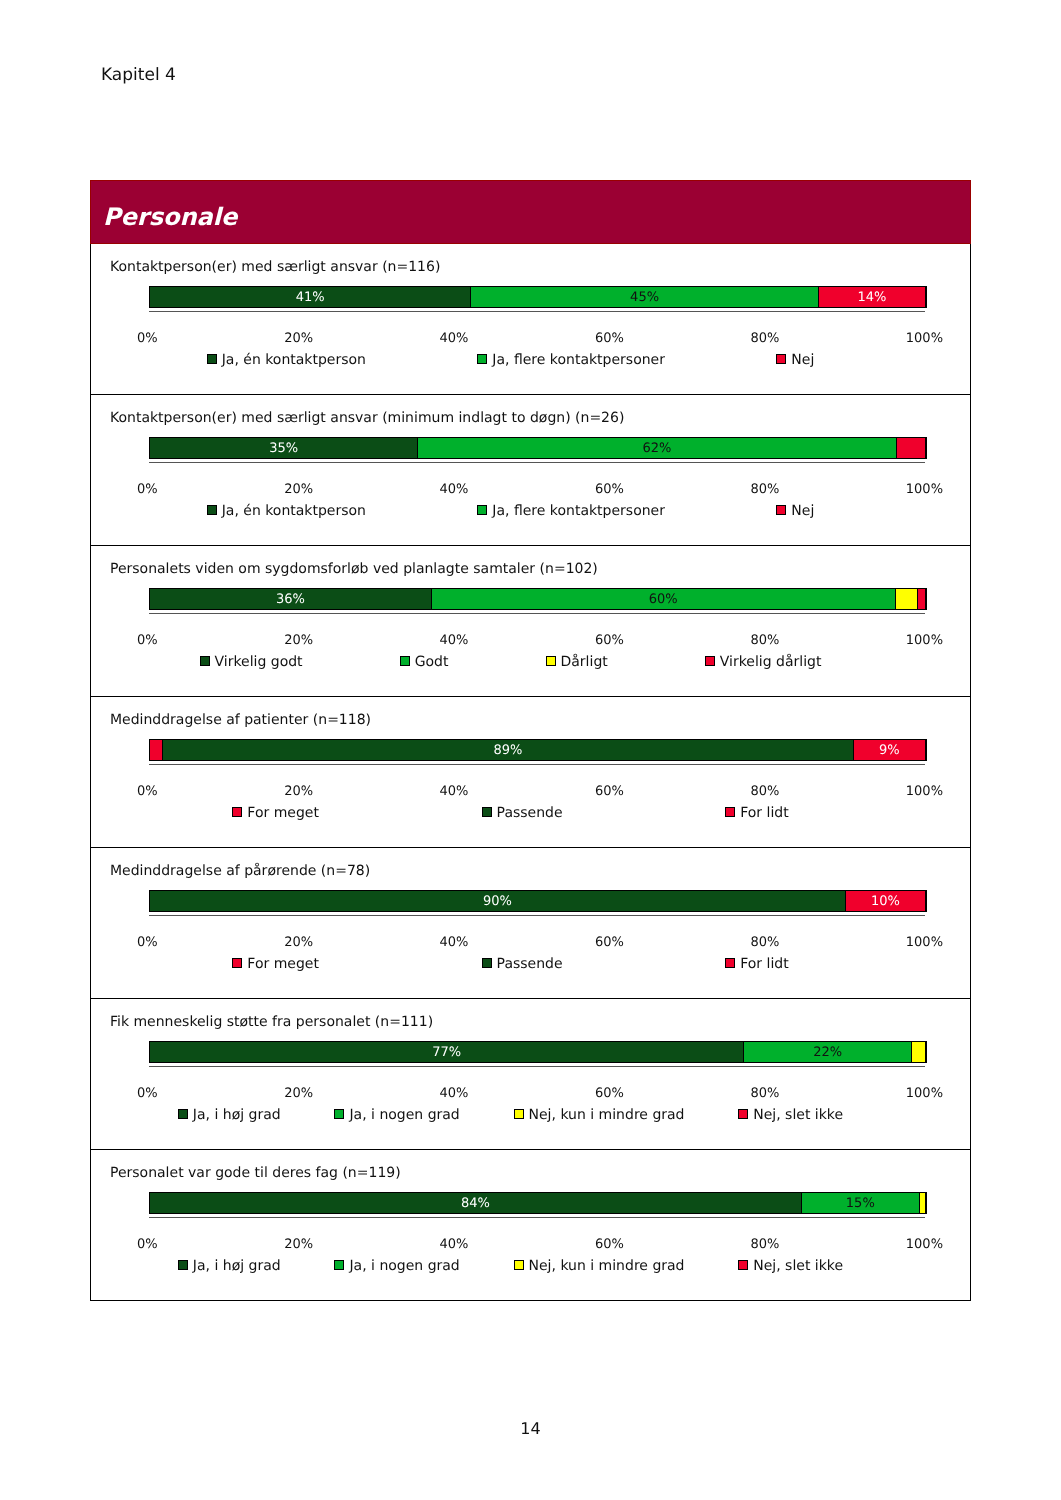Kapitel 4
Personale
Kontaktperson(er) med særligt ansvar (n=116)
41% 45% 14%
0% 20% 40% 60% 80% 100%
Ja, én kontaktperson Ja, flere kontaktpersoner Nej
Kontaktperson(er) med særligt ansvar (minimum indlagt to døgn) (n=26)
35% 62%
0% 20% 40% 60% 80% 100%
Ja, én kontaktperson Ja, flere kontaktpersoner Nej
Personalets viden om sygdomsforløb ved planlagte samtaler (n=102)
36% 60%
0% 20% 40% 60% 80% 100%
Virkelig godt Godt Dårligt Virkelig dårligt
Medinddragelse af patienter (n=118)
89% 9%
0% 20% 40% 60% 80% 100%
For meget Passende For lidt
Medinddragelse af pårørende (n=78)
90% 10%
0% 20% 40% 60% 80% 100%
For meget Passende For lidt
Fik menneskelig støtte fra personalet (n=111)
77% 22%
0% 20% 40% 60% 80% 100%
Ja, i høj grad Ja, i nogen grad Nej, kun i mindre grad Nej, slet ikke
Personalet var gode til deres fag (n=119)
84% 15%
0% 20% 40% 60% 80% 100%
Ja, i høj grad Ja, i nogen grad Nej, kun i mindre grad Nej, slet ikke
14